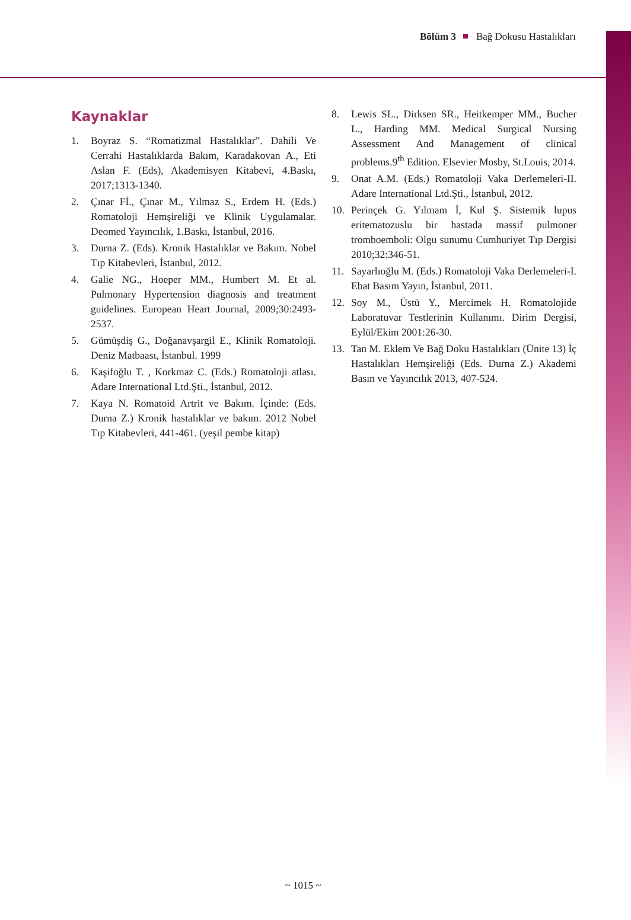Bölüm 3 Bağ Dokusu Hastalıkları
Kaynaklar
1. Boyraz S. “Romatizmal Hastalıklar”. Dahili Ve Cerrahi Hastalıklarda Bakım, Karadakovan A., Eti Aslan F. (Eds), Akademisyen Kitabevi, 4.Baskı, 2017;1313-1340.
2. Çınar Fİ., Çınar M., Yılmaz S., Erdem H. (Eds.) Romatoloji Hemşireliği ve Klinik Uygulamalar. Deomed Yayıncılık, 1.Baskı, İstanbul, 2016.
3. Durna Z. (Eds). Kronik Hastalıklar ve Bakım. Nobel Tıp Kitabevleri, İstanbul, 2012.
4. Galie NG., Hoeper MM., Humbert M. Et al. Pulmonary Hypertension diagnosis and treatment guidelines. European Heart Journal, 2009;30:2493-2537.
5. Gümüşdiş G., Doğanavşargil E., Klinik Romatoloji. Deniz Matbaası, İstanbul. 1999
6. Kaşifoğlu T. , Korkmaz C. (Eds.) Romatoloji atlası. Adare International Ltd.Şti., İstanbul, 2012.
7. Kaya N. Romatoid Artrit ve Bakım. İçinde: (Eds. Durna Z.) Kronik hastalıklar ve bakım. 2012 Nobel Tıp Kitabevleri, 441-461. (yeşil pembe kitap)
8. Lewis SL., Dirksen SR., Heitkemper MM., Bucher L., Harding MM. Medical Surgical Nursing Assessment And Management of clinical problems.9<sup>th</sup> Edition. Elsevier Mosby, St.Louis, 2014.
9. Onat A.M. (Eds.) Romatoloji Vaka Derlemeleri-II. Adare International Ltd.Şti., İstanbul, 2012.
10. Perinçek G. Yılmam İ, Kul Ş. Sistemik lupus eritematozuslu bir hastada massif pulmoner tromboemboli: Olgu sunumu Cumhuriyet Tıp Dergisi 2010;32:346-51.
11. Sayarlıoğlu M. (Eds.) Romatoloji Vaka Derlemeleri-I. Ebat Basım Yayın, İstanbul, 2011.
12. Soy M., Üstü Y., Mercimek H. Romatolojide Laboratuvar Testlerinin Kullanımı. Dirim Dergisi, Eylül/Ekim 2001:26-30.
13. Tan M. Eklem Ve Bağ Doku Hastalıkları (Ünite 13) İç Hastalıkları Hemşireliği (Eds. Durna Z.) Akademi Basın ve Yayıncılık 2013, 407-524.
~ 1015 ~